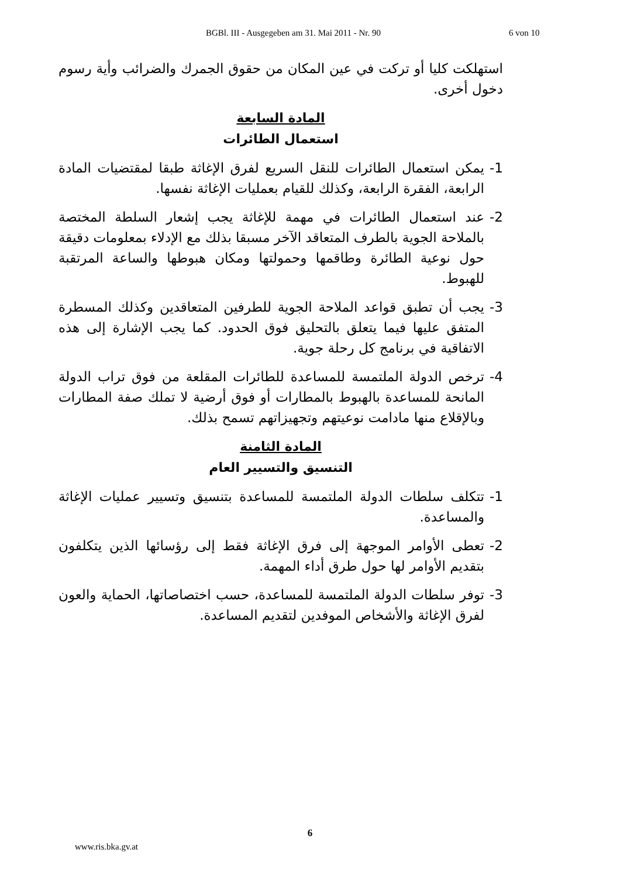BGBl. III - Ausgegeben am 31. Mai 2011 - Nr. 90 6 von 10
استهلكت كليا أو تركت في عين المكان من حقوق الجمرك والضرائب وأية رسوم دخول أخرى.
المادة السابعة
استعمال الطائرات
1- يمكن استعمال الطائرات للنقل السريع لفرق الإغاثة طبقا لمقتضيات المادة الرابعة، الفقرة الرابعة، وكذلك للقيام بعمليات الإغاثة نفسها.
2- عند استعمال الطائرات في مهمة للإغاثة يجب إشعار السلطة المختصة بالملاحة الجوية بالطرف المتعاقد الآخر مسبقا بذلك مع الإدلاء بمعلومات دقيقة حول نوعية الطائرة وطاقمها وحمولتها ومكان هبوطها والساعة المرتقبة للهبوط.
3- يجب أن تطبق قواعد الملاحة الجوية للطرفين المتعاقدين وكذلك المسطرة المتفق عليها فيما يتعلق بالتحليق فوق الحدود. كما يجب الإشارة إلى هذه الاتفاقية في برنامج كل رحلة جوية.
4- ترخص الدولة الملتمسة للمساعدة للطائرات المقلعة من فوق تراب الدولة المانحة للمساعدة بالهبوط بالمطارات أو فوق أرضية لا تملك صفة المطارات وبالإقلاع منها مادامت نوعيتهم وتجهيزاتهم تسمح بذلك.
المادة الثامنة
التنسيق والتسيير العام
1- تتكلف سلطات الدولة الملتمسة للمساعدة بتنسيق وتسيير عمليات الإغاثة والمساعدة.
2- تعطى الأوامر الموجهة إلى فرق الإغاثة فقط إلى رؤسائها الذين يتكلفون بتقديم الأوامر لها حول طرق أداء المهمة.
3- توفر سلطات الدولة الملتمسة للمساعدة، حسب اختصاصاتها، الحماية والعون لفرق الإغاثة والأشخاص الموفدين لتقديم المساعدة.
6
www.ris.bka.gv.at